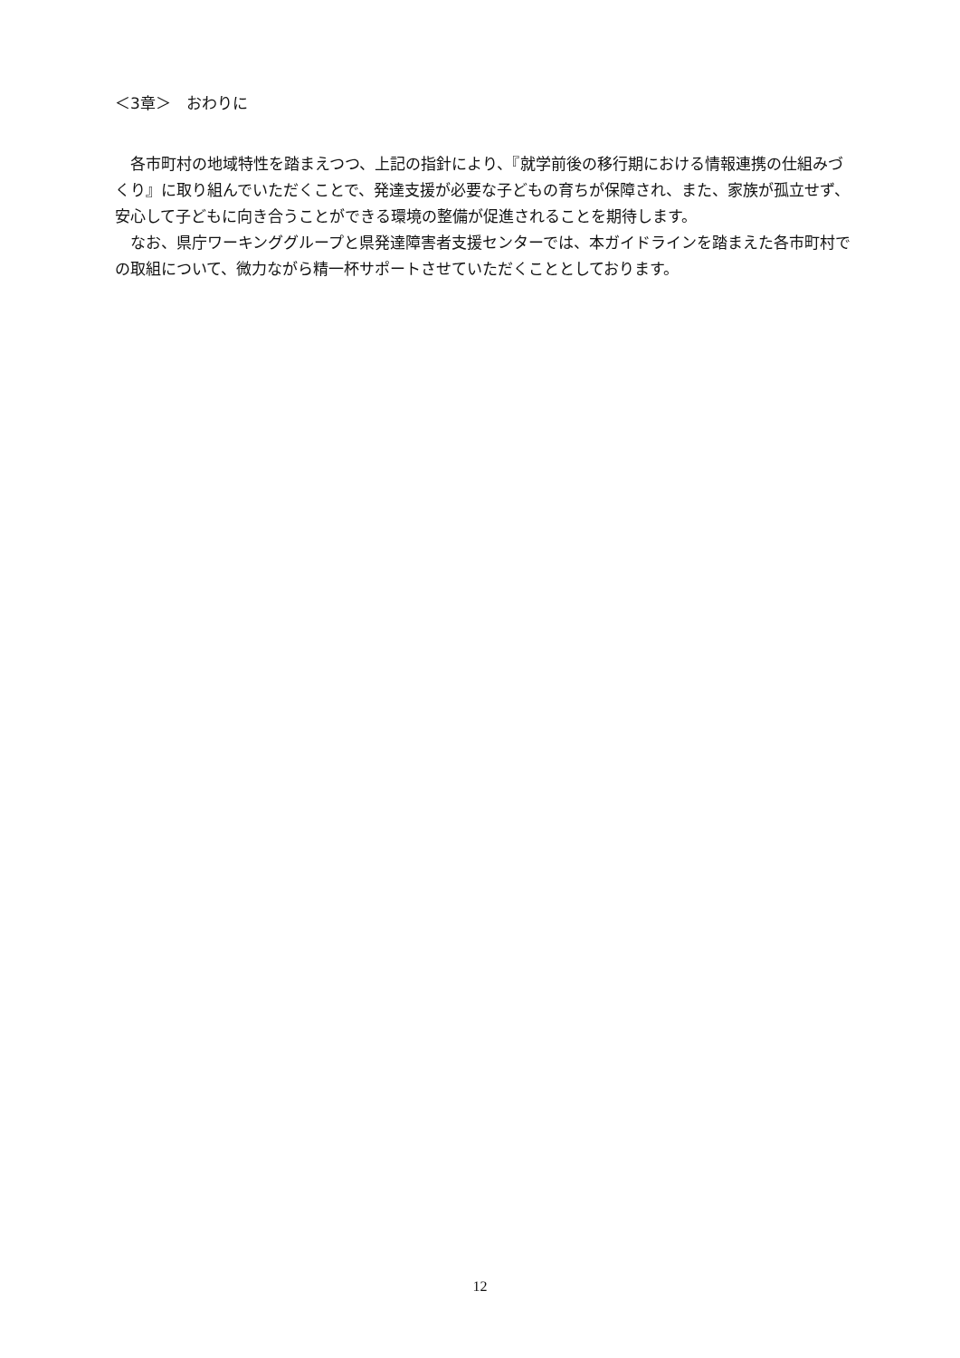＜3章＞　おわりに
各市町村の地域特性を踏まえつつ、上記の指針により、『就学前後の移行期における情報連携の仕組みづくり』に取り組んでいただくことで、発達支援が必要な子どもの育ちが保障され、また、家族が孤立せず、安心して子どもに向き合うことができる環境の整備が促進されることを期待します。
なお、県庁ワーキンググループと県発達障害者支援センターでは、本ガイドラインを踏まえた各市町村での取組について、微力ながら精一杯サポートさせていただくこととしております。
12